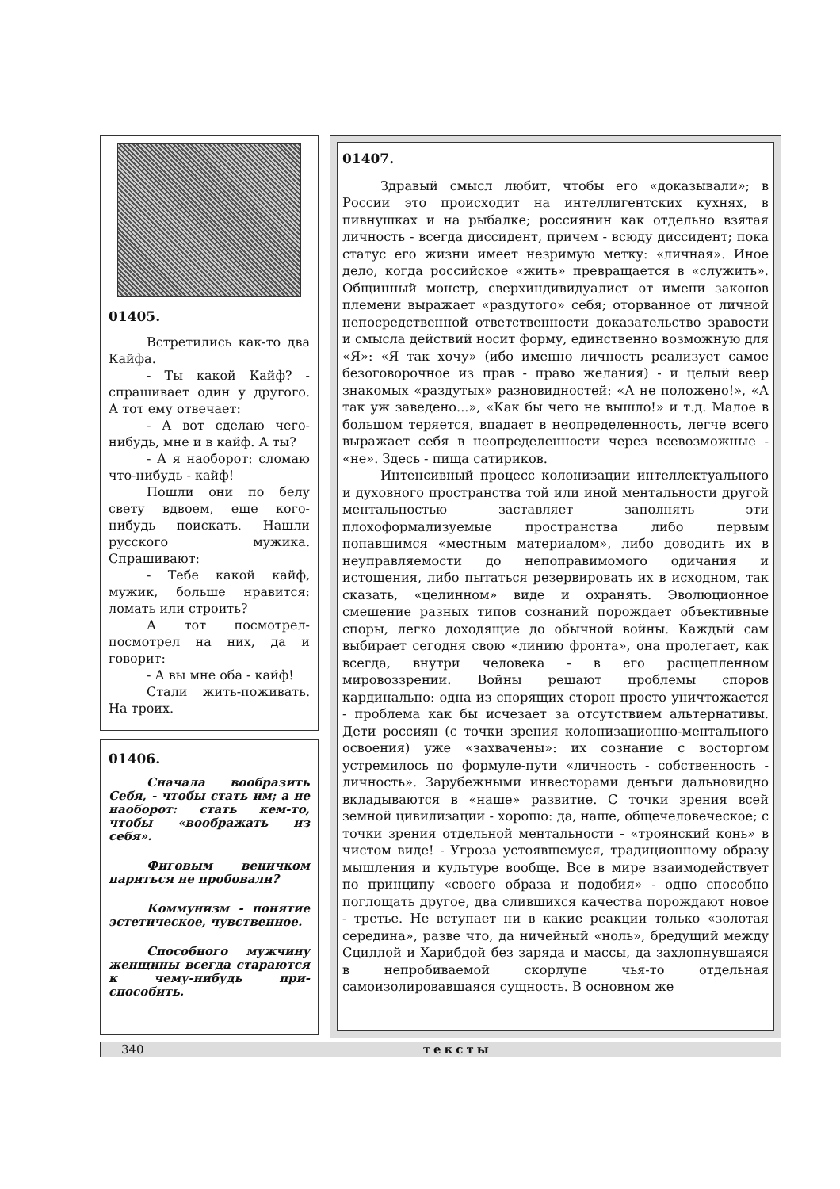01405.
Встретились как-то два Кайфа.
- Ты какой Кайф? - спрашивает один у другого. А тот ему отвечает:
- А вот сделаю чего-нибудь, мне и в кайф. А ты?
- А я наоборот: сломаю что-нибудь - кайф!
Пошли они по белу свету вдвоем, еще кого-нибудь поискать. Нашли русского мужика. Спрашивают:
- Тебе какой кайф, мужик, больше нравится: ломать или строить?
А тот посмотрел-посмотрел на них, да и говорит:
- А вы мне оба - кайф!
Стали жить-поживать. На троих.
01406.
Сначала вообразить Себя, - чтобы стать им; а не наоборот: стать кем-то, чтобы «воображать из себя».
Фиговым веничком париться не пробовали?
Коммунизм - понятие эстетическое, чувственное.
Способного мужчину женщины всегда стараются к чему-нибудь при-способить.
01407.
Здравый смысл любит, чтобы его «доказывали»; в России это происходит на интеллигентских кухнях, в пивнушках и на рыбалке; россиянин как отдельно взятая личность - всегда диссидент, причем - всюду диссидент; пока статус его жизни имеет незримую метку: «личная». Иное дело, когда российское «жить» превращается в «служить». Общинный монстр, сверхиндивидуалист от имени законов племени выражает «раздутого» себя; оторванное от личной непосредственной ответственности доказательство зравости и смысла действий носит форму, единственно возможную для «Я»: «Я так хочу» (ибо именно личность реализует самое безоговорочное из прав - право желания) - и целый веер знакомых «раздутых» разновидностей: «А не положено!», «А так уж заведено...», «Как бы чего не вышло!» и т.д. Малое в большом теряется, впадает в неопределенность, легче всего выражает себя в неопределенности через всевозможные - «не». Здесь - пища сатириков.
Интенсивный процесс колонизации интеллектуального и духовного пространства той или иной ментальности другой ментальностью заставляет заполнять эти плохоформализуемые пространства либо первым попавшимся «местным материалом», либо доводить их в неуправляемости до непоправимомого одичания и истощения, либо пытаться резервировать их в исходном, так сказать, «целинном» виде и охранять. Эволюционное смешение разных типов сознаний порождает объективные споры, легко доходящие до обычной войны. Каждый сам выбирает сегодня свою «линию фронта», она пролегает, как всегда, внутри человека - в его расщепленном мировоззрении. Войны решают проблемы споров кардинально: одна из спорящих сторон просто уничтожается - проблема как бы исчезает за отсутствием альтернативы. Дети россиян (с точки зрения колонизационно-ментального освоения) уже «захвачены»: их сознание с восторгом устремилось по формуле-пути «личность - собственность - личность». Зарубежными инвесторами деньги дальновидно вкладываются в «наше» развитие. С точки зрения всей земной цивилизации - хорошо: да, наше, общечеловеческое; с точки зрения отдельной ментальности - «троянский конь» в чистом виде! - Угроза устоявшемуся, традиционному образу мышления и культуре вообще. Все в мире взаимодействует по принципу «своего образа и подобия» - одно способно поглощать другое, два слившихся качества порождают новое - третье. Не вступает ни в какие реакции только «золотая середина», разве что, да ничейный «ноль», бредущий между Сциллой и Харибдой без заряда и массы, да захлопнувшаяся в непробиваемой скорлупе чья-то отдельная самоизолировавшаяся сущность. В основном же
340 тексты